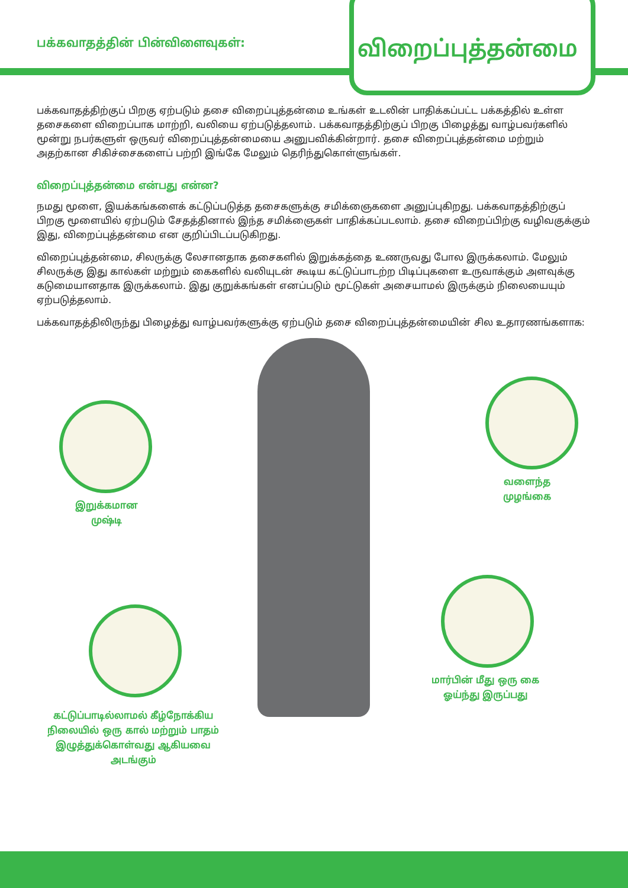பக்கவாதத்தின் பின்விளைவுகள்:
விறைப்புத்தன்மை
பக்கவாதத்திற்குப் பிறகு ஏற்படும் தசை விறைப்புத்தன்மை உங்கள் உடலின் பாதிக்கப்பட்ட பக்கத்தில் உள்ள தசைகளை விறைப்பாக மாற்றி, வலியை ஏற்படுத்தலாம். பக்கவாதத்திற்குப் பிறகு பிழைத்து வாழ்பவர்களில் மூன்று நபர்களுள் ஒருவர் விறைப்புத்தன்மையை அனுபவிக்கின்றார். தசை விறைப்புத்தன்மை மற்றும் அதற்கான சிகிச்சைகளைப் பற்றி இங்கே மேலும் தெரிந்துகொள்ளுங்கள்.
விறைப்புத்தன்மை என்பது என்ன?
நமது மூளை, இயக்கங்களைக் கட்டுப்படுத்த தசைகளுக்கு சமிக்ஞைகளை அனுப்புகிறது. பக்கவாதத்திற்குப் பிறகு மூளையில் ஏற்படும் சேதத்தினால் இந்த சமிக்ஞைகள் பாதிக்கப்படலாம். தசை விறைப்பிற்கு வழிவகுக்கும் இது, விறைப்புத்தன்மை என குறிப்பிடப்படுகிறது.
விறைப்புத்தன்மை, சிலருக்கு லேசானதாக தசைகளில் இறுக்கத்தை உணருவது போல இருக்கலாம். மேலும் சிலருக்கு இது கால்கள் மற்றும் கைகளில் வலியுடன் கூடிய கட்டுப்பாடற்ற பிடிப்புகளை உருவாக்கும் அளவுக்கு கடுமையானதாக இருக்கலாம். இது குறுக்கங்கள் எனப்படும் மூட்டுகள் அசையாமல் இருக்கும் நிலையையும் ஏற்படுத்தலாம்.
பக்கவாதத்திலிருந்து பிழைத்து வாழ்பவர்களுக்கு ஏற்படும் தசை விறைப்புத்தன்மையின் சில உதாரணங்களாக:
இறுக்கமான
முஷ்டி
வளைந்த
முழங்கை
மார்பின் மீது ஒரு கை
ஓய்ந்து இருப்பது
கட்டுப்பாடில்லாமல் கீழ்நோக்கிய நிலையில் ஒரு கால் மற்றும் பாதம் இழுத்துக்கொள்வது ஆகியவை அடங்கும்